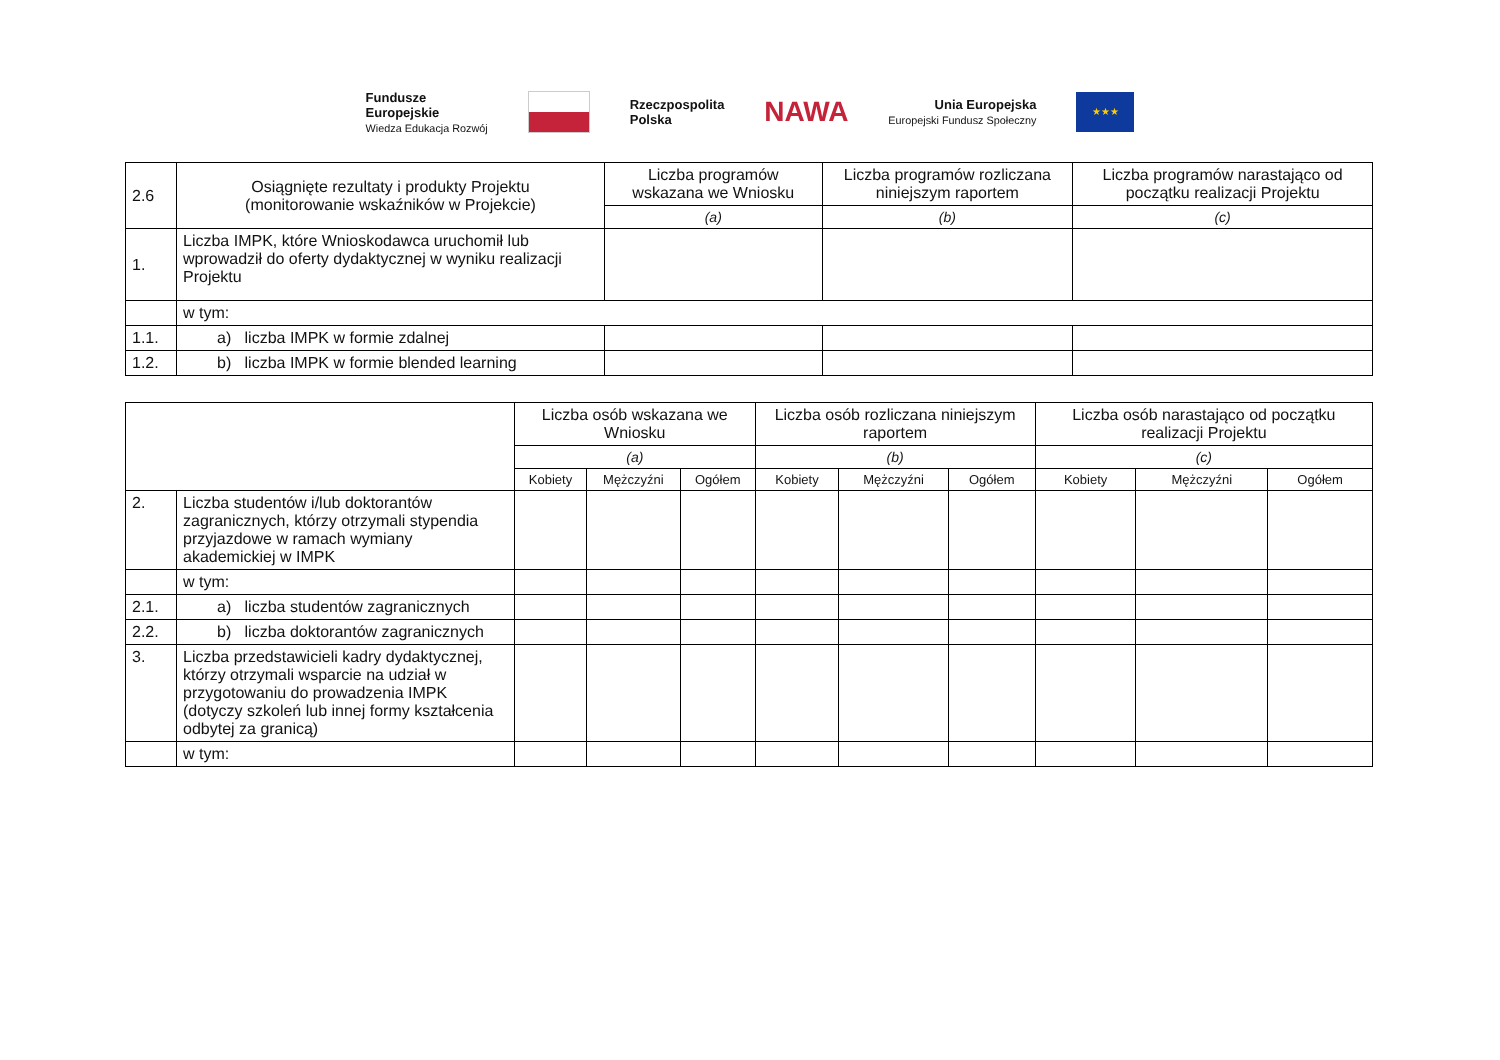Fundusze
Europejskie
Wiedza Edukacja Rozwój
Rzeczpospolita
Polska
NAWA
Unia Europejska
Europejski Fundusz Społeczny
★★★
| 2.6 | Osiągnięte rezultaty i produkty Projektu (monitorowanie wskaźników w Projekcie) | Liczba programów wskazana we Wniosku | Liczba programów rozliczana niniejszym raportem | Liczba programów narastająco od początku realizacji Projektu |
| | | (a) | (b) | (c) |
| 1. | Liczba IMPK, które Wnioskodawca uruchomił lub wprowadził do oferty dydaktycznej w wyniku realizacji Projektu | | | |
| | w tym: | | | |
| 1.1. | a) liczba IMPK w formie zdalnej | | | |
| 1.2. | b) liczba IMPK w formie blended learning | | | |
| | | Liczba osób wskazana we Wniosku | | | Liczba osób rozliczana niniejszym raportem | | | Liczba osób narastająco od początku realizacji Projektu | | |
| | | (a) | | | (b) | | | (c) | | |
| | | Kobiety | Mężczyźni | Ogółem | Kobiety | Mężczyźni | Ogółem | Kobiety | Mężczyźni | Ogółem |
| 2. | Liczba studentów i/lub doktorantów zagranicznych, którzy otrzymali stypendia przyjazdowe w ramach wymiany akademickiej w IMPK | | | | | | | | | |
| | w tym: | | | | | | | | | |
| 2.1. | a) liczba studentów zagranicznych | | | | | | | | | |
| 2.2. | b) liczba doktorantów zagranicznych | | | | | | | | | |
| 3. | Liczba przedstawicieli kadry dydaktycznej, którzy otrzymali wsparcie na udział w przygotowaniu do prowadzenia IMPK (dotyczy szkoleń lub innej formy kształcenia odbytej za granicą) | | | | | | | | | |
| | w tym: | | | | | | | | | |